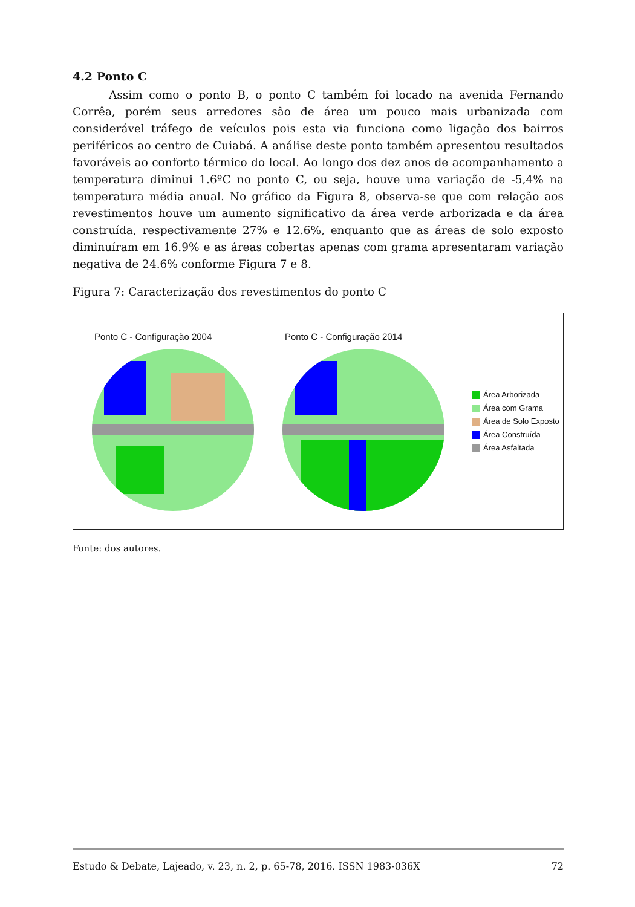4.2 Ponto C
Assim como o ponto B, o ponto C também foi locado na avenida Fernando Corrêa, porém seus arredores são de área um pouco mais urbanizada com considerável tráfego de veículos pois esta via funciona como ligação dos bairros periféricos ao centro de Cuiabá. A análise deste ponto também apresentou resultados favoráveis ao conforto térmico do local. Ao longo dos dez anos de acompanhamento a temperatura diminui 1.6ºC no ponto C, ou seja, houve uma variação de -5,4% na temperatura média anual. No gráfico da Figura 8, observa-se que com relação aos revestimentos houve um aumento significativo da área verde arborizada e da área construída, respectivamente 27% e 12.6%, enquanto que as áreas de solo exposto diminuíram em 16.9% e as áreas cobertas apenas com grama apresentaram variação negativa de 24.6% conforme Figura 7 e 8.
Figura 7: Caracterização dos revestimentos do ponto C
Ponto C - Configuração 2004 Ponto C - Configuração 2014
Área Arborizada
Área com Grama
Área de Solo Exposto
Área Construída
Área Asfaltada
Fonte: dos autores.
Estudo & Debate, Lajeado, v. 23, n. 2, p. 65-78, 2016. ISSN 1983-036X 72